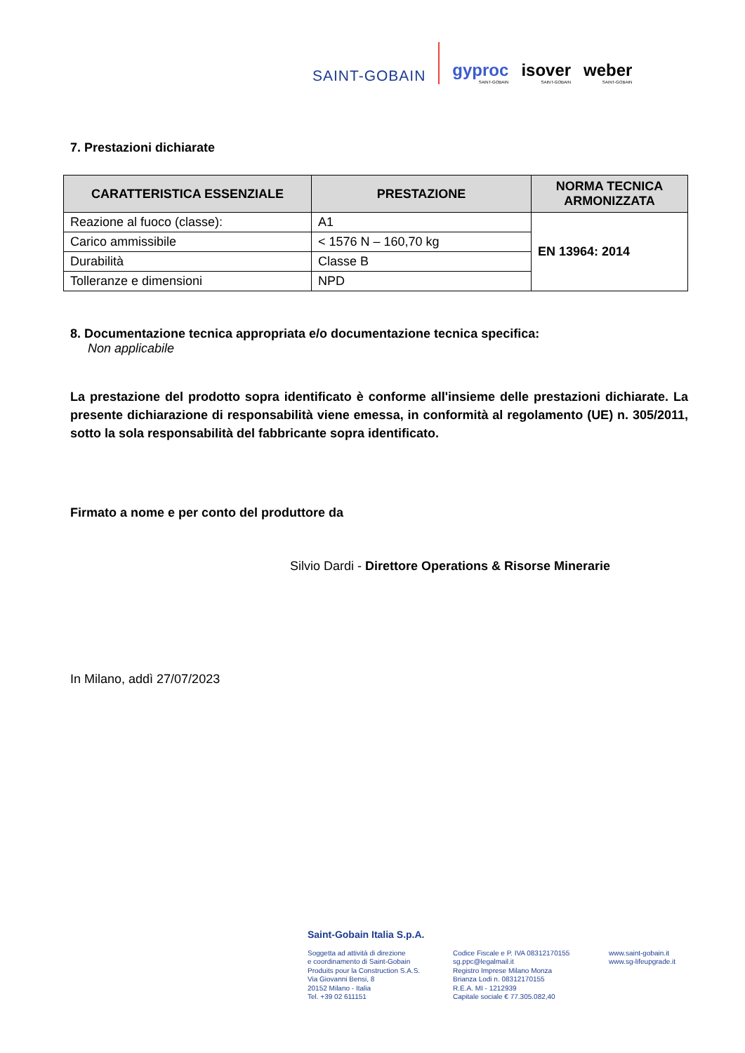SAINT-GOBAIN
gyproc
SAINT-GOBAIN
isover
SAINT-GOBAIN
weber
SAINT-GOBAIN
7. Prestazioni dichiarate
| CARATTERISTICA ESSENZIALE | PRESTAZIONE | NORMA TECNICA ARMONIZZATA |
| --- | --- | --- |
| Reazione al fuoco (classe): | A1 | EN 13964: 2014 |
| Carico ammissibile | < 1576 N – 160,70 kg | |
| Durabilità | Classe B | |
| Tolleranze e dimensioni | NPD | |
8. Documentazione tecnica appropriata e/o documentazione tecnica specifica:
Non applicabile
La prestazione del prodotto sopra identificato è conforme all'insieme delle prestazioni dichiarate. La presente dichiarazione di responsabilità viene emessa, in conformità al regolamento (UE) n. 305/2011, sotto la sola responsabilità del fabbricante sopra identificato.
Firmato a nome e per conto del produttore da
Silvio Dardi - Direttore Operations & Risorse Minerarie
In Milano, addì 27/07/2023
Saint-Gobain Italia S.p.A.
Soggetta ad attività di direzione
e coordinamento di Saint-Gobain
Produits pour la Construction S.A.S.
Via Giovanni Bensi, 8
20152 Milano - Italia
Tel. +39 02 611151
Codice Fiscale e P. IVA 08312170155
sg.ppc@legalmail.it
Registro Imprese Milano Monza
Brianza Lodi n. 08312170155
R.E.A. MI - 1212939
Capitale sociale € 77.305.082,40
www.saint-gobain.it
www.sg-lifeupgrade.it